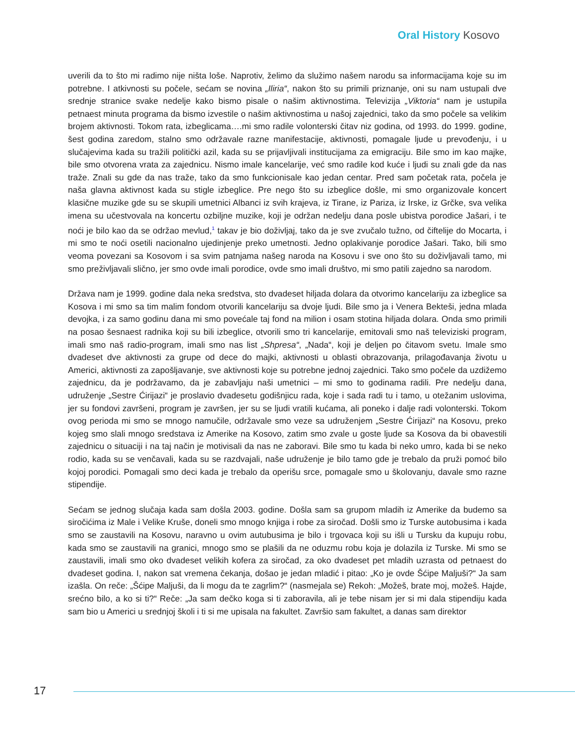Oral History Kosovo
uverili da to što mi radimo nije ništa loše. Naprotiv, želimo da služimo našem narodu sa informacijama koje su im potrebne. I atkivnosti su počele, sećam se novina „Iliria“, nakon što su primili priznanje, oni su nam ustupali dve srednje stranice svake nedelje kako bismo pisale o našim aktivnostima. Televizija „Viktoria“ nam je ustupila petnaest minuta programa da bismo izvestile o našim aktivnostima u našoj zajednici, tako da smo počele sa velikim brojem aktivnosti. Tokom rata, izbeglicama….mi smo radile volonterski čitav niz godina, od 1993. do 1999. godine, šest godina zaredom, stalno smo održavale razne manifestacije, aktivnosti, pomagale ljude u prevođenju, i u slučajevima kada su tražili politički azil, kada su se prijavljivali institucijama za emigraciju. Bile smo im kao majke, bile smo otvorena vrata za zajednicu. Nismo imale kancelarije, već smo radile kod kuće i ljudi su znali gde da nas traže. Znali su gde da nas traže, tako da smo funkcionisale kao jedan centar. Pred sam početak rata, počela je naša glavna aktivnost kada su stigle izbeglice. Pre nego što su izbeglice došle, mi smo organizovale koncert klasične muzike gde su se skupili umetnici Albanci iz svih krajeva, iz Tirane, iz Pariza, iz Irske, iz Grčke, sva velika imena su učestvovala na koncertu ozbiljne muzike, koji je održan nedelju dana posle ubistva porodice Jašari, i te noći je bilo kao da se održao mevlud,<sup>1</sup> takav je bio doživljaj, tako da je sve zvučalo tužno, od čiftelije do Mocarta, i mi smo te noći osetili nacionalno ujedinjenje preko umetnosti. Jedno oplakivanje porodice Jašari. Tako, bili smo veoma povezani sa Kosovom i sa svim patnjama našeg naroda na Kosovu i sve ono što su doživljavali tamo, mi smo preživljavali slično, jer smo ovde imali porodice, ovde smo imali društvo, mi smo patili zajedno sa narodom.
Država nam je 1999. godine dala neka sredstva, sto dvadeset hiljada dolara da otvorimo kancelariju za izbeglice sa Kosova i mi smo sa tim malim fondom otvorili kancelariju sa dvoje ljudi. Bile smo ja i Venera Bekteši, jedna mlada devojka, i za samo godinu dana mi smo povećale taj fond na milion i osam stotina hiljada dolara. Onda smo primili na posao šesnaest radnika koji su bili izbeglice, otvorili smo tri kancelarije, emitovali smo naš televiziski program, imali smo naš radio-program, imali smo nas list „Shpresa“, „Nada“, koji je deljen po čitavom svetu. Imale smo dvadeset dve aktivnosti za grupe od dece do majki, aktivnosti u oblasti obrazovanja, prilagođavanja životu u Americi, aktivnosti za zapošljavanje, sve aktivnosti koje su potrebne jednoj zajednici. Tako smo počele da uzdižemo zajednicu, da je podržavamo, da je zabavljaju naši umetnici – mi smo to godinama radili. Pre nedelju dana, udruženje „Sestre Ćirijazi“ je proslavio dvadesetu godišnjicu rada, koje i sada radi tu i tamo, u otežanim uslovima, jer su fondovi završeni, program je završen, jer su se ljudi vratili kućama, ali poneko i dalje radi volonterski. Tokom ovog perioda mi smo se mnogo namučile, održavale smo veze sa udruženjem „Sestre Ćirijazi“ na Kosovu, preko kojeg smo slali mnogo sredstava iz Amerike na Kosovo, zatim smo zvale u goste ljude sa Kosova da bi obavestili zajednicu o situaciji i na taj način je motivisali da nas ne zaboravi. Bile smo tu kada bi neko umro, kada bi se neko rodio, kada su se venčavali, kada su se razdvajali, naše udruženje je bilo tamo gde je trebalo da pruži pomoć bilo kojoj porodici. Pomagali smo deci kada je trebalo da operišu srce, pomagale smo u školovanju, davale smo razne stipendije.
Sećam se jednog slučaja kada sam došla 2003. godine. Došla sam sa grupom mladih iz Amerike da budemo sa siročićima iz Male i Velike Kruše, doneli smo mnogo knjiga i robe za siročad. Došli smo iz Turske autobusima i kada smo se zaustavili na Kosovu, naravno u ovim autubusima je bilo i trgovaca koji su išli u Tursku da kupuju robu, kada smo se zaustavili na granici, mnogo smo se plašili da ne oduzmu robu koja je dolazila iz Turske. Mi smo se zaustavili, imali smo oko dvadeset velikih kofera za siročad, za oko dvadeset pet mladih uzrasta od petnaest do dvadeset godina. I, nakon sat vremena čekanja, došao je jedan mladić i pitao: „Ko je ovde Šćipe Maljuši?“ Ja sam izašla. On reče: „Šćipe Maljuši, da li mogu da te zagrlim?“ (nasmejala se) Rekoh: „Možeš, brate moj, možeš. Hajde, srećno bilo, a ko si ti?“ Reče: „Ja sam dečko koga si ti zaboravila, ali je tebe nisam jer si mi dala stipendiju kada sam bio u Americi u srednjoj školi i ti si me upisala na fakultet. Završio sam fakultet, a danas sam direktor
17